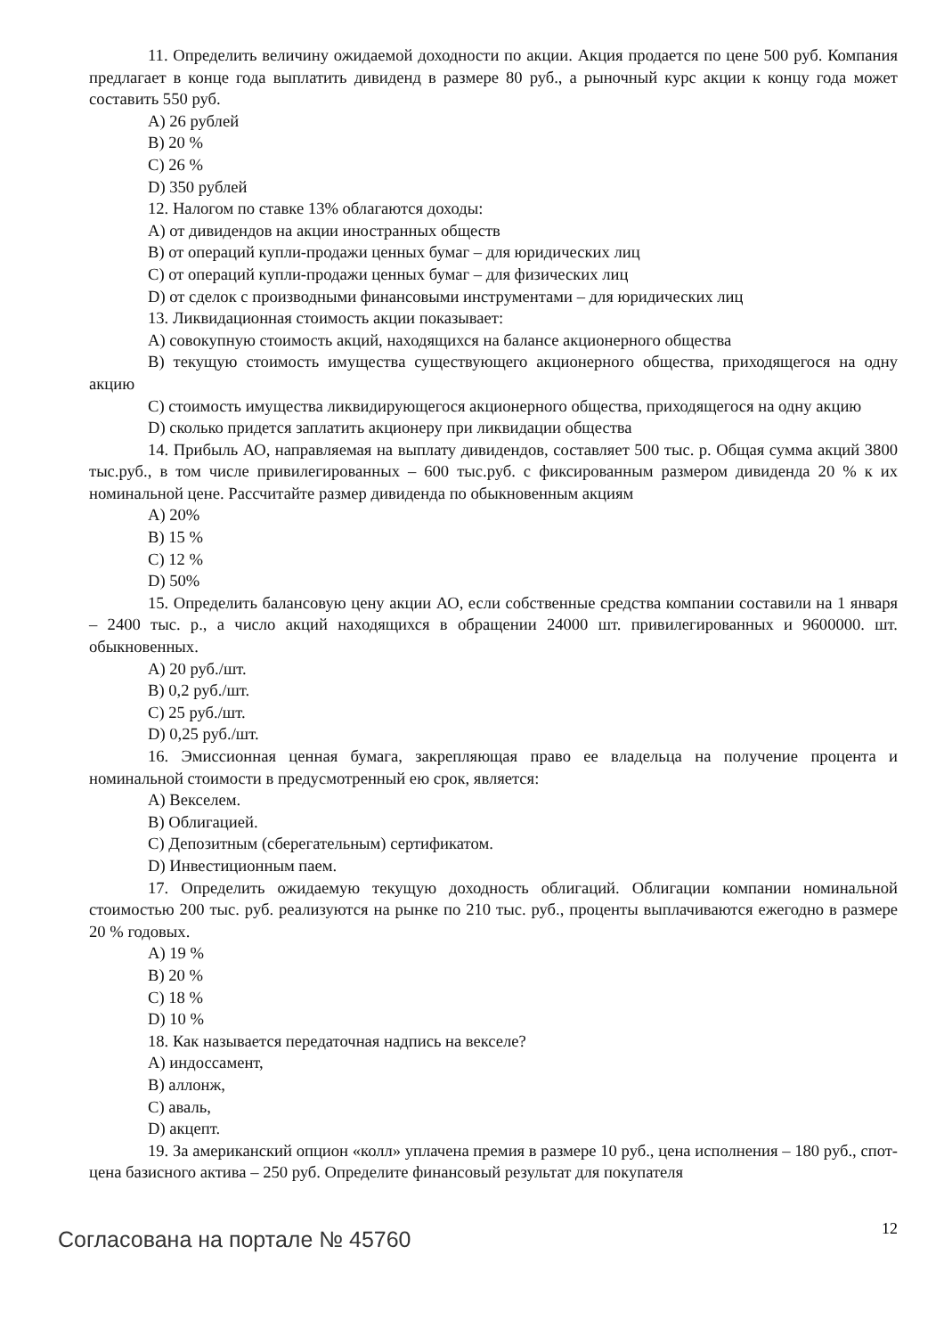11. Определить величину ожидаемой доходности по акции. Акция продается по цене 500 руб. Компания предлагает в конце года выплатить дивиденд в размере 80 руб., а рыночный курс акции к концу года может составить 550 руб.
A) 26 рублей
B) 20 %
C) 26 %
D) 350 рублей
12. Налогом по ставке 13% облагаются доходы:
A) от дивидендов на акции иностранных обществ
B) от операций купли-продажи ценных бумаг – для юридических лиц
C) от операций купли-продажи ценных бумаг – для физических лиц
D) от сделок с производными финансовыми инструментами – для юридических лиц
13. Ликвидационная стоимость акции показывает:
A) совокупную стоимость акций, находящихся на балансе акционерного общества
B) текущую стоимость имущества существующего акционерного общества, приходящегося на одну акцию
C) стоимость имущества ликвидирующегося акционерного общества, приходящегося на одну акцию
D) сколько придется заплатить акционеру при ликвидации общества
14. Прибыль АО, направляемая на выплату дивидендов, составляет 500 тыс. р. Общая сумма акций 3800 тыс.руб., в том числе привилегированных – 600 тыс.руб. с фиксированным размером дивиденда 20 % к их номинальной цене. Рассчитайте размер дивиденда по обыкновенным акциям
A) 20%
B) 15 %
C) 12 %
D) 50%
15. Определить балансовую цену акции АО, если собственные средства компании составили на 1 января – 2400 тыс. р., а число акций находящихся в обращении 24000 шт. привилегированных и 9600000. шт. обыкновенных.
A) 20 руб./шт.
B) 0,2 руб./шт.
C) 25 руб./шт.
D) 0,25 руб./шт.
16. Эмиссионная ценная бумага, закрепляющая право ее владельца на получение процента и номинальной стоимости в предусмотренный ею срок, является:
A) Векселем.
B) Облигацией.
C) Депозитным (сберегательным) сертификатом.
D) Инвестиционным паем.
17. Определить ожидаемую текущую доходность облигаций. Облигации компании номинальной стоимостью 200 тыс. руб. реализуются на рынке по 210 тыс. руб., проценты выплачиваются ежегодно в размере 20 % годовых.
A) 19 %
B) 20 %
C) 18 %
D) 10 %
18. Как называется передаточная надпись на векселе?
A) индоссамент,
B) аллонж,
C) аваль,
D) акцепт.
19. За американский опцион «колл» уплачена премия в размере 10 руб., цена исполнения – 180 руб., спот-цена базисного актива – 250 руб. Определите финансовый результат для покупателя
Согласована на портале № 45760
12